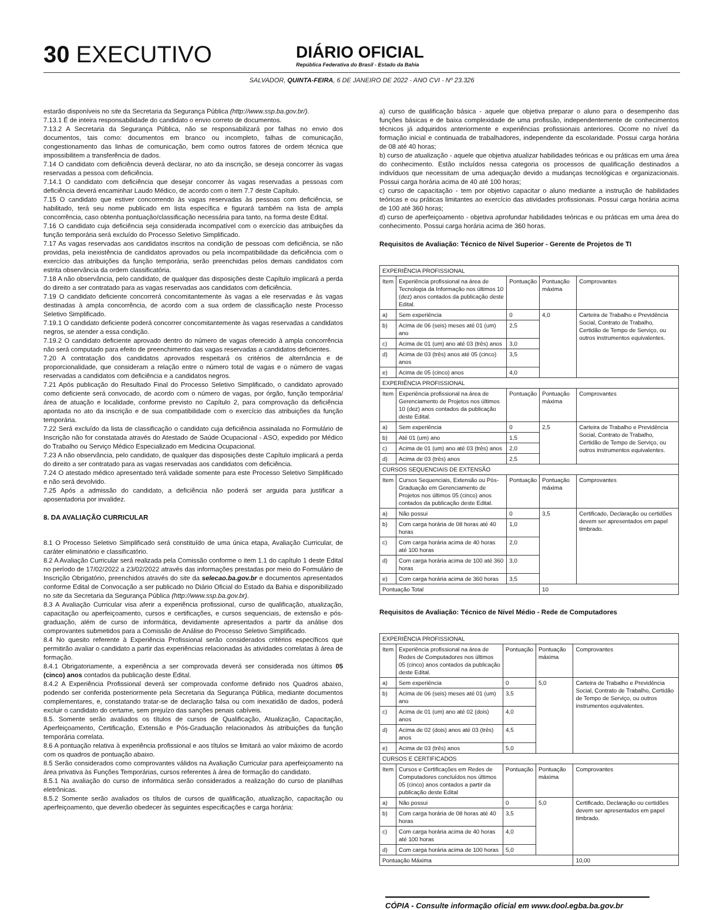30 EXECUTIVO
DIÁRIO OFICIAL
República Federativa do Brasil - Estado da Bahia
SALVADOR, QUINTA-FEIRA, 6 DE JANEIRO DE 2022 - ANO CVI - Nº 23.326
estarão disponíveis no site da Secretaria da Segurança Pública (http://www.ssp.ba.gov.br/).
7.13.1 É de inteira responsabilidade do candidato o envio correto de documentos.
7.13.2 A Secretaria da Segurança Pública, não se responsabilizará por falhas no envio dos documentos, tais como: documentos em branco ou incompleto, falhas de comunicação, congestionamento das linhas de comunicação, bem como outros fatores de ordem técnica que impossibilitem a transferência de dados.
7.14 O candidato com deficiência deverá declarar, no ato da inscrição, se deseja concorrer às vagas reservadas a pessoa com deficiência.
7.14.1 O candidato com deficiência que desejar concorrer às vagas reservadas a pessoas com deficiência deverá encaminhar Laudo Médico, de acordo com o item 7.7 deste Capítulo.
7.15 O candidato que estiver concorrendo às vagas reservadas às pessoas com deficiência, se habilitado, terá seu nome publicado em lista específica e figurará também na lista de ampla concorrência, caso obtenha pontuação/classificação necessária para tanto, na forma deste Edital.
7.16 O candidato cuja deficiência seja considerada incompatível com o exercício das atribuições da função temporária será excluído do Processo Seletivo Simplificado.
7.17 As vagas reservadas aos candidatos inscritos na condição de pessoas com deficiência, se não providas, pela inexistência de candidatos aprovados ou pela incompatibilidade da deficiência com o exercício das atribuições da função temporária, serão preenchidas pelos demais candidatos com estrita observância da ordem classificatória.
7.18 A não observância, pelo candidato, de qualquer das disposições deste Capítulo implicará a perda do direito a ser contratado para as vagas reservadas aos candidatos com deficiência.
7.19 O candidato deficiente concorrerá concomitantemente às vagas a ele reservadas e às vagas destinadas à ampla concorrência, de acordo com a sua ordem de classificação neste Processo Seletivo Simplificado.
7.19.1 O candidato deficiente poderá concorrer concomitantemente às vagas reservadas a candidatos negros, se atender a essa condição.
7.19.2 O candidato deficiente aprovado dentro do número de vagas oferecido à ampla concorrência não será computado para efeito de preenchimento das vagas reservadas a candidatos deficientes.
7.20 A contratação dos candidatos aprovados respeitará os critérios de alternância e de proporcionalidade, que consideram a relação entre o número total de vagas e o número de vagas reservadas a candidatos com deficiência e a candidatos negros.
7.21 Após publicação do Resultado Final do Processo Seletivo Simplificado, o candidato aprovado como deficiente será convocado, de acordo com o número de vagas, por órgão, função temporária/área de atuação e localidade, conforme previsto no Capítulo 2, para comprovação da deficiência apontada no ato da inscrição e de sua compatibilidade com o exercício das atribuições da função temporária.
7.22 Será excluído da lista de classificação o candidato cuja deficiência assinalada no Formulário de Inscrição não for constatada através do Atestado de Saúde Ocupacional - ASO, expedido por Médico do Trabalho ou Serviço Médico Especializado em Medicina Ocupacional.
7.23 A não observância, pelo candidato, de qualquer das disposições deste Capítulo implicará a perda do direito a ser contratado para as vagas reservadas aos candidatos com deficiência.
7.24 O atestado médico apresentado terá validade somente para este Processo Seletivo Simplificado e não será devolvido.
7.25 Após a admissão do candidato, a deficiência não poderá ser arguida para justificar a aposentadoria por invalidez.
8. DA AVALIAÇÃO CURRICULAR
8.1 O Processo Seletivo Simplificado será constituído de uma única etapa, Avaliação Curricular, de caráter eliminatório e classificatório.
8.2 A Avaliação Curricular será realizada pela Comissão conforme o item 1.1 do capítulo 1 deste Edital no período de 17/02/2022 a 23/02/2022 através das informações prestadas por meio do Formulário de Inscrição Obrigatório, preenchidos através do site da selecao.ba.gov.br e documentos apresentados conforme Edital de Convocação a ser publicado no Diário Oficial do Estado da Bahia e disponibilizado no site da Secretaria da Segurança Pública (http://www.ssp.ba.gov.br).
8.3 A Avaliação Curricular visa aferir a experiência profissional, curso de qualificação, atualização, capacitação ou aperfeiçoamento, cursos e certificações, e cursos sequenciais, de extensão e pós-graduação, além de curso de informática, devidamente apresentados a partir da análise dos comprovantes submetidos para a Comissão de Análise do Processo Seletivo Simplificado.
8.4 No quesito referente à Experiência Profissional serão considerados critérios específicos que permitirão avaliar o candidato a partir das experiências relacionadas às atividades correlatas à área de formação.
8.4.1 Obrigatoriamente, a experiência a ser comprovada deverá ser considerada nos últimos 05 (cinco) anos contados da publicação deste Edital.
8.4.2 A Experiência Profissional deverá ser comprovada conforme definido nos Quadros abaixo, podendo ser conferida posteriormente pela Secretaria da Segurança Pública, mediante documentos complementares, e, constatando tratar-se de declaração falsa ou com inexatidão de dados, poderá excluir o candidato do certame, sem prejuízo das sanções penais cabíveis.
8.5. Somente serão avaliados os títulos de cursos de Qualificação, Atualização, Capacitação, Aperfeiçoamento, Certificação, Extensão e Pós-Graduação relacionados às atribuições da função temporária correlata.
8.6 A pontuação relativa à experiência profissional e aos títulos se limitará ao valor máximo de acordo com os quadros de pontuação abaixo.
8.5 Serão considerados como comprovantes válidos na Avaliação Curricular para aperfeiçoamento na área privativa às Funções Temporárias, cursos referentes à área de formação do candidato.
8.5.1 Na avaliação do curso de informática serão considerados a realização do curso de planilhas eletrônicas.
8.5.2 Somente serão avaliados os títulos de cursos de qualificação, atualização, capacitação ou aperfeiçoamento, que deverão obedecer às seguintes especificações e carga horária:
a) curso de qualificação básica - aquele que objetiva preparar o aluno para o desempenho das funções básicas e de baixa complexidade de uma profissão, independentemente de conhecimentos técnicos já adquiridos anteriormente e experiências profissionais anteriores. Ocorre no nível da formação inicial e continuada de trabalhadores, independente da escolaridade. Possui carga horária de 08 até 40 horas;
b) curso de atualização - aquele que objetiva atualizar habilidades teóricas e ou práticas em uma área do conhecimento. Estão incluídos nessa categoria os processos de qualificação destinados a indivíduos que necessitam de uma adequação devido a mudanças tecnológicas e organizacionais. Possui carga horária acima de 40 até 100 horas;
c) curso de capacitação - tem por objetivo capacitar o aluno mediante a instrução de habilidades teóricas e ou práticas limitantes ao exercício das atividades profissionais. Possui carga horária acima de 100 até 360 horas;
d) curso de aperfeiçoamento - objetiva aprofundar habilidades teóricas e ou práticas em uma área do conhecimento. Possui carga horária acima de 360 horas.
Requisitos de Avaliação: Técnico de Nível Superior - Gerente de Projetos de TI
| EXPERIÊNCIA PROFISSIONAL | | | | |
| Item | Experiência profissional na área de Tecnologia da Informação nos últimos 10 (dez) anos contados da publicação deste Edital. | Pontuação | Pontuação máxima | Comprovantes |
| a) | Sem experiência | 0 | 4,0 | Carteira de Trabalho e Previdência Social, Contrato de Trabalho, Certidão de Tempo de Serviço, ou outros instrumentos equivalentes. |
| b) | Acima de 06 (seis) meses até 01 (um) ano | 2,5 | | |
| c) | Acima de 01 (um) ano até 03 (três) anos | 3,0 | | |
| d) | Acima de 03 (três) anos até 05 (cinco) anos | 3,5 | | |
| e) | Acima de 05 (cinco) anos | 4,0 | | |
| EXPERIÊNCIA PROFISSIONAL | | | | |
| Item | Experiência profissional na área de Gerenciamento de Projetos nos últimos 10 (dez) anos contados da publicação deste Edital. | Pontuação | Pontuação máxima | Comprovantes |
| a) | Sem experiência | 0 | 2,5 | Carteira de Trabalho e Previdência Social, Contrato de Trabalho, Certidão de Tempo de Serviço, ou outros instrumentos equivalentes. |
| b) | Até 01 (um) ano | 1,5 | | |
| c) | Acima de 01 (um) ano até 03 (três) anos | 2,0 | | |
| d) | Acima de 03 (três) anos | 2,5 | | |
| CURSOS SEQUENCIAIS DE EXTENSÃO | | | | |
| Item | Cursos Sequenciais, Extensão ou Pós-Graduação em Gerenciamento de Projetos nos últimos 05 (cinco) anos contados da publicação deste Edital. | Pontuação | Pontuação máxima | Comprovantes |
| a) | Não possui | 0 | 3,5 | Certificado, Declaração ou certidões devem ser apresentados em papel timbrado. |
| b) | Com carga horária de 08 horas até 40 horas | 1,0 | | |
| c) | Com carga horária acima de 40 horas até 100 horas | 2,0 | | |
| d) | Com carga horária acima de 100 até 360 horas | 3,0 | | |
| e) | Com carga horária acima de 360 horas | 3,5 | | |
| Pontuação Total | | | 10 | |
Requisitos de Avaliação: Técnico de Nível Médio - Rede de Computadores
| EXPERIÊNCIA PROFISSIONAL | | | | |
| Item | Experiência profissional na área de Redes de Computadores nos últimos 05 (cinco) anos contados da publicação deste Edital. | Pontuação | Pontuação máxima | Comprovantes |
| a) | Sem experiência | 0 | 5,0 | Carteira de Trabalho e Previdência Social, Contrato de Trabalho, Certidão de Tempo de Serviço, ou outros instrumentos equivalentes. |
| b) | Acima de 06 (seis) meses até 01 (um) ano | 3,5 | | |
| c) | Acima de 01 (um) ano até 02 (dois) anos | 4,0 | | |
| d) | Acima de 02 (dois) anos até 03 (três) anos | 4,5 | | |
| e) | Acima de 03 (três) anos | 5,0 | | |
| CURSOS E CERTIFICADOS | | | | |
| Item | Cursos e Certificações em Redes de Computadores concluídos nos últimos 05 (cinco) anos contados a partir da publicação deste Edital | Pontuação | Pontuação máxima | Comprovantes |
| a) | Não possui | 0 | 5,0 | Certificado, Declaração ou certidões devem ser apresentados em papel timbrado. |
| b) | Com carga horária de 08 horas até 40 horas | 3,5 | | |
| c) | Com carga horária acima de 40 horas até 100 horas | 4,0 | | |
| d) | Com carga horária acima de 100 horas | 5,0 | | |
| Pontuação Máxima | | | | 10,00 |
CÓPIA - Consulte informação oficial em www.dool.egba.ba.gov.br